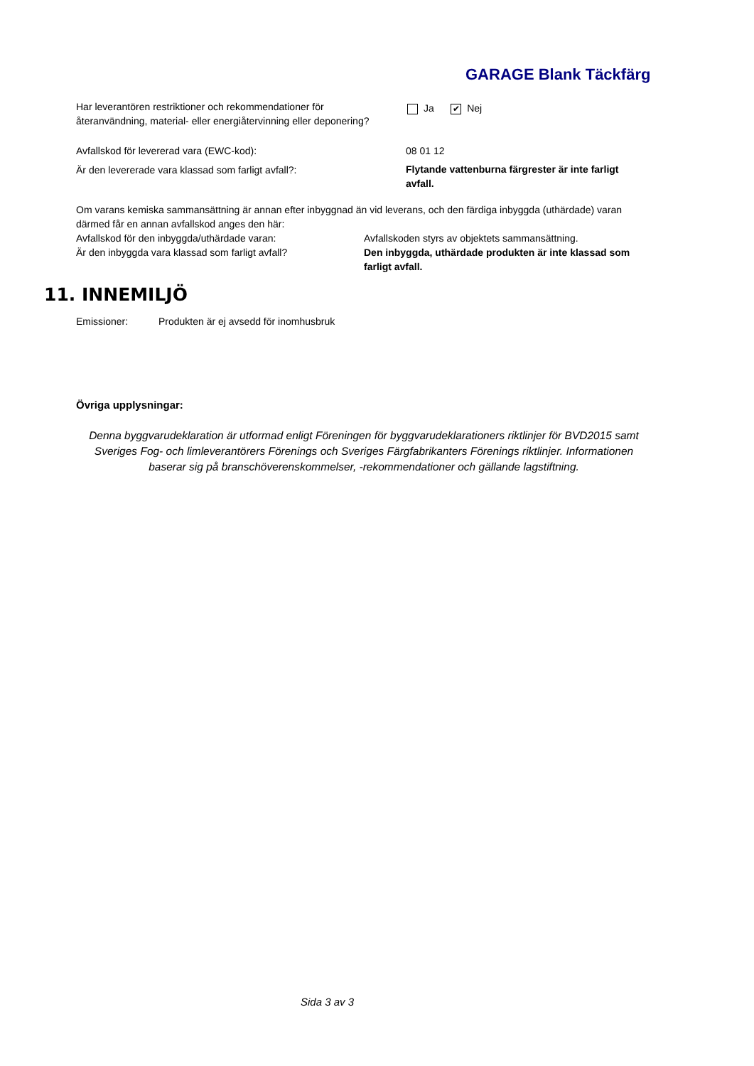GARAGE Blank Täckfärg
Har leverantören restriktioner och rekommendationer för återanvändning, material- eller energiåtervinning eller deponering?
Ja ✔ Nej
Avfallskod för levererad vara (EWC-kod):
08 01 12
Är den levererade vara klassad som farligt avfall?:
Flytande vattenburna färgrester är inte farligt avfall.
Om varans kemiska sammansättning är annan efter inbyggnad än vid leverans, och den färdiga inbyggda (uthärdade) varan därmed får en annan avfallskod anges den här:
Avfallskod för den inbyggda/uthärdade varan:
Är den inbyggda vara klassad som farligt avfall?
Avfallskoden styrs av objektets sammansättning.
Den inbyggda, uthärdade produkten är inte klassad som farligt avfall.
11. INNEMILJÖ
Emissioner:
Produkten är ej avsedd för inomhusbruk
Övriga upplysningar:
Denna byggvarudeklaration är utformad enligt Föreningen för byggvarudeklarationers riktlinjer för BVD2015 samt Sveriges Fog- och limleverantörers Förenings och Sveriges Färgfabrikanters Förenings riktlinjer. Informationen baserar sig på branschöverenskommelser, -rekommendationer och gällande lagstiftning.
Sida 3 av 3